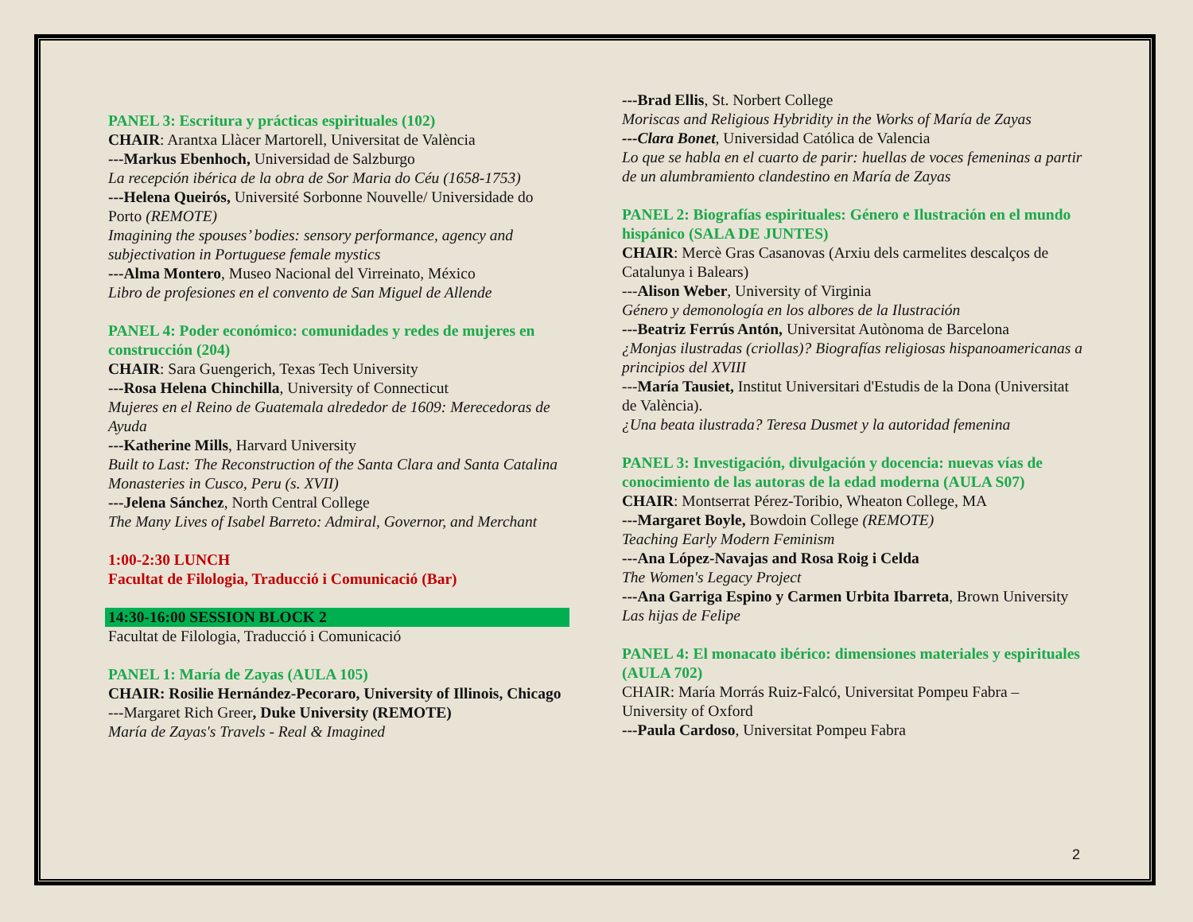PANEL 3: Escritura y prácticas espirituales (102)
CHAIR: Arantxa Llàcer Martorell, Universitat de València
---Markus Ebenhoch, Universidad de Salzburgo
La recepción ibérica de la obra de Sor Maria do Céu (1658-1753)
---Helena Queirós, Université Sorbonne Nouvelle/ Universidade do Porto (REMOTE)
Imagining the spouses’ bodies: sensory performance, agency and subjectivation in Portuguese female mystics
---Alma Montero, Museo Nacional del Virreinato, México
Libro de profesiones en el convento de San Miguel de Allende
PANEL 4: Poder económico: comunidades y redes de mujeres en construcción (204)
CHAIR: Sara Guengerich, Texas Tech University
---Rosa Helena Chinchilla, University of Connecticut
Mujeres en el Reino de Guatemala alrededor de 1609: Merecedoras de Ayuda
---Katherine Mills, Harvard University
Built to Last: The Reconstruction of the Santa Clara and Santa Catalina Monasteries in Cusco, Peru (s. XVII)
---Jelena Sánchez, North Central College
The Many Lives of Isabel Barreto: Admiral, Governor, and Merchant
1:00-2:30 LUNCH
Facultat de Filologia, Traducció i Comunicació (Bar)
14:30-16:00 SESSION BLOCK 2
Facultat de Filologia, Traducció i Comunicació
PANEL 1: María de Zayas (AULA 105)
CHAIR: Rosilie Hernández-Pecoraro, University of Illinois, Chicago
---Margaret Rich Greer, Duke University (REMOTE)
María de Zayas's Travels - Real & Imagined
---Brad Ellis, St. Norbert College
Moriscas and Religious Hybridity in the Works of María de Zayas
---Clara Bonet, Universidad Católica de Valencia
Lo que se habla en el cuarto de parir: huellas de voces femeninas a partir de un alumbramiento clandestino en María de Zayas
PANEL 2: Biografías espirituales: Género e Ilustración en el mundo hispánico (SALA DE JUNTES)
CHAIR: Mercè Gras Casanovas (Arxiu dels carmelites descalços de Catalunya i Balears)
---Alison Weber, University of Virginia
Género y demonología en los albores de la Ilustración
---Beatriz Ferrús Antón, Universitat Autònoma de Barcelona
¿Monjas ilustradas (criollas)? Biografías religiosas hispanoamericanas a principios del XVIII
---María Tausiet, Institut Universitari d'Estudis de la Dona (Universitat de València).
¿Una beata ilustrada? Teresa Dusmet y la autoridad femenina
PANEL 3: Investigación, divulgación y docencia: nuevas vías de conocimiento de las autoras de la edad moderna (AULA S07)
CHAIR: Montserrat Pérez-Toribio, Wheaton College, MA
---Margaret Boyle, Bowdoin College (REMOTE)
Teaching Early Modern Feminism
---Ana López-Navajas and Rosa Roig i Celda
The Women's Legacy Project
---Ana Garriga Espino y Carmen Urbita Ibarreta, Brown University
Las hijas de Felipe
PANEL 4: El monacato ibérico: dimensiones materiales y espirituales (AULA 702)
CHAIR: María Morrás Ruiz-Falcó, Universitat Pompeu Fabra – University of Oxford
---Paula Cardoso, Universitat Pompeu Fabra
2